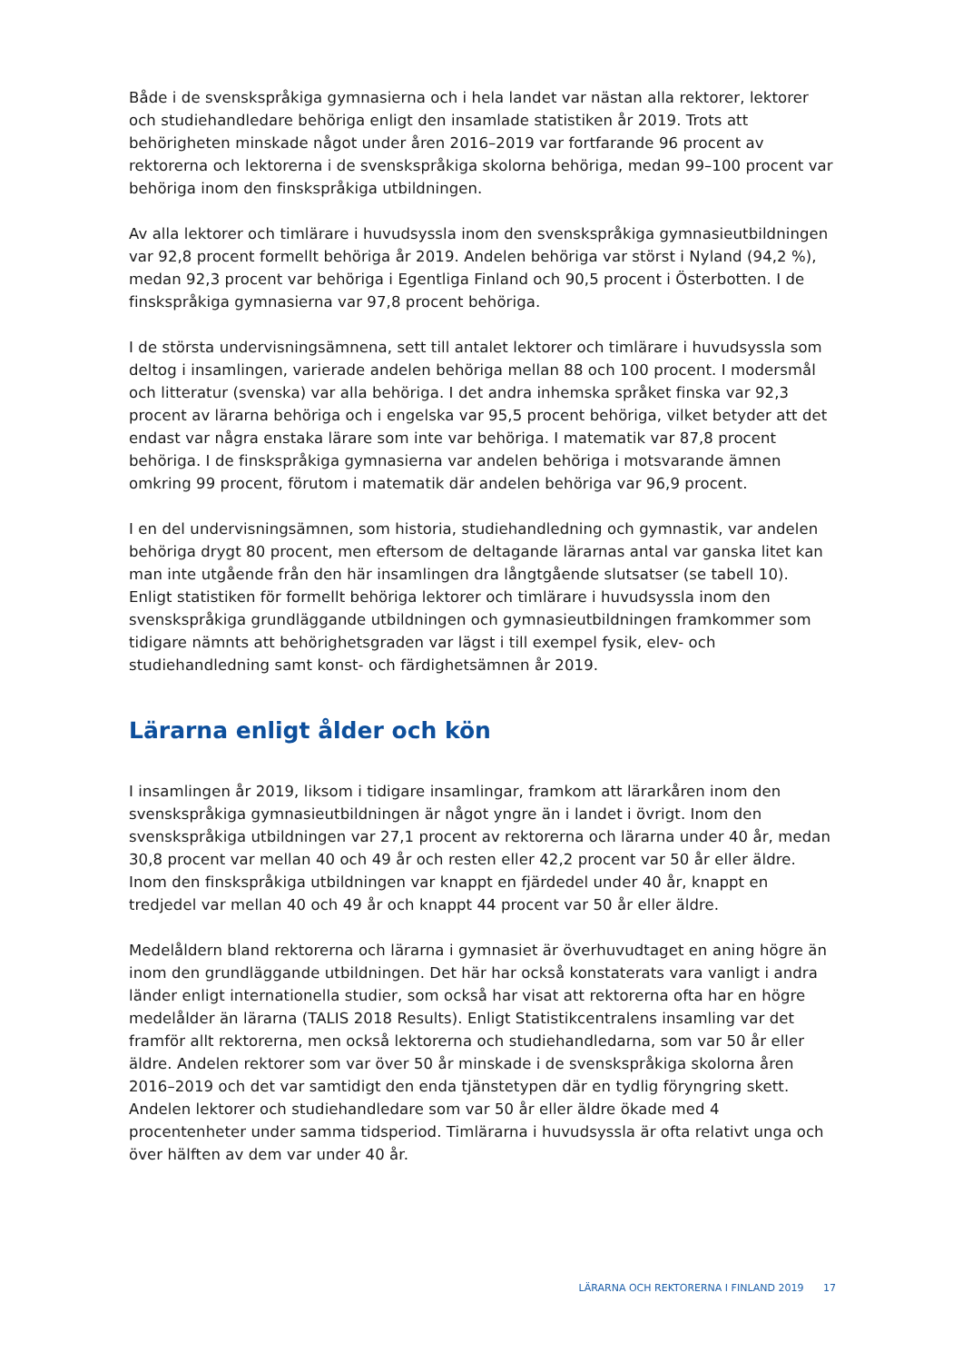Både i de svenskspråkiga gymnasierna och i hela landet var nästan alla rektorer, lektorer och studiehandledare behöriga enligt den insamlade statistiken år 2019. Trots att behörigheten minskade något under åren 2016–2019 var fortfarande 96 procent av rektorerna och lektorerna i de svenskspråkiga skolorna behöriga, medan 99–100 procent var behöriga inom den finskspråkiga utbildningen.
Av alla lektorer och timlärare i huvudsyssla inom den svenskspråkiga gymnasieutbildningen var 92,8 procent formellt behöriga år 2019. Andelen behöriga var störst i Nyland (94,2 %), medan 92,3 procent var behöriga i Egentliga Finland och 90,5 procent i Österbotten. I de finskspråkiga gymnasierna var 97,8 procent behöriga.
I de största undervisningsämnena, sett till antalet lektorer och timlärare i huvudsyssla som deltog i insamlingen, varierade andelen behöriga mellan 88 och 100 procent. I modersmål och litteratur (svenska) var alla behöriga. I det andra inhemska språket finska var 92,3 procent av lärarna behöriga och i engelska var 95,5 procent behöriga, vilket betyder att det endast var några enstaka lärare som inte var behöriga. I matematik var 87,8 procent behöriga. I de finskspråkiga gymnasierna var andelen behöriga i motsvarande ämnen omkring 99 procent, förutom i matematik där andelen behöriga var 96,9 procent.
I en del undervisningsämnen, som historia, studiehandledning och gymnastik, var andelen behöriga drygt 80 procent, men eftersom de deltagande lärarnas antal var ganska litet kan man inte utgående från den här insamlingen dra långtgående slutsatser (se tabell 10). Enligt statistiken för formellt behöriga lektorer och timlärare i huvudsyssla inom den svenskspråkiga grundläggande utbildningen och gymnasieutbildningen framkommer som tidigare nämnts att behörighetsgraden var lägst i till exempel fysik, elev- och studiehandledning samt konst- och färdighetsämnen år 2019.
Lärarna enligt ålder och kön
I insamlingen år 2019, liksom i tidigare insamlingar, framkom att lärarkåren inom den svenskspråkiga gymnasieutbildningen är något yngre än i landet i övrigt. Inom den svenskspråkiga utbildningen var 27,1 procent av rektorerna och lärarna under 40 år, medan 30,8 procent var mellan 40 och 49 år och resten eller 42,2 procent var 50 år eller äldre. Inom den finskspråkiga utbildningen var knappt en fjärdedel under 40 år, knappt en tredjedel var mellan 40 och 49 år och knappt 44 procent var 50 år eller äldre.
Medelåldern bland rektorerna och lärarna i gymnasiet är överhuvudtaget en aning högre än inom den grundläggande utbildningen. Det här har också konstaterats vara vanligt i andra länder enligt internationella studier, som också har visat att rektorerna ofta har en högre medelålder än lärarna (TALIS 2018 Results). Enligt Statistikcentralens insamling var det framför allt rektorerna, men också lektorerna och studiehandledarna, som var 50 år eller äldre. Andelen rektorer som var över 50 år minskade i de svenskspråkiga skolorna åren 2016–2019 och det var samtidigt den enda tjänstetypen där en tydlig föryngring skett. Andelen lektorer och studiehandledare som var 50 år eller äldre ökade med 4 procentenheter under samma tidsperiod. Timlärarna i huvudsyssla är ofta relativt unga och över hälften av dem var under 40 år.
LÄRARNA OCH REKTORERNA I FINLAND 2019 17